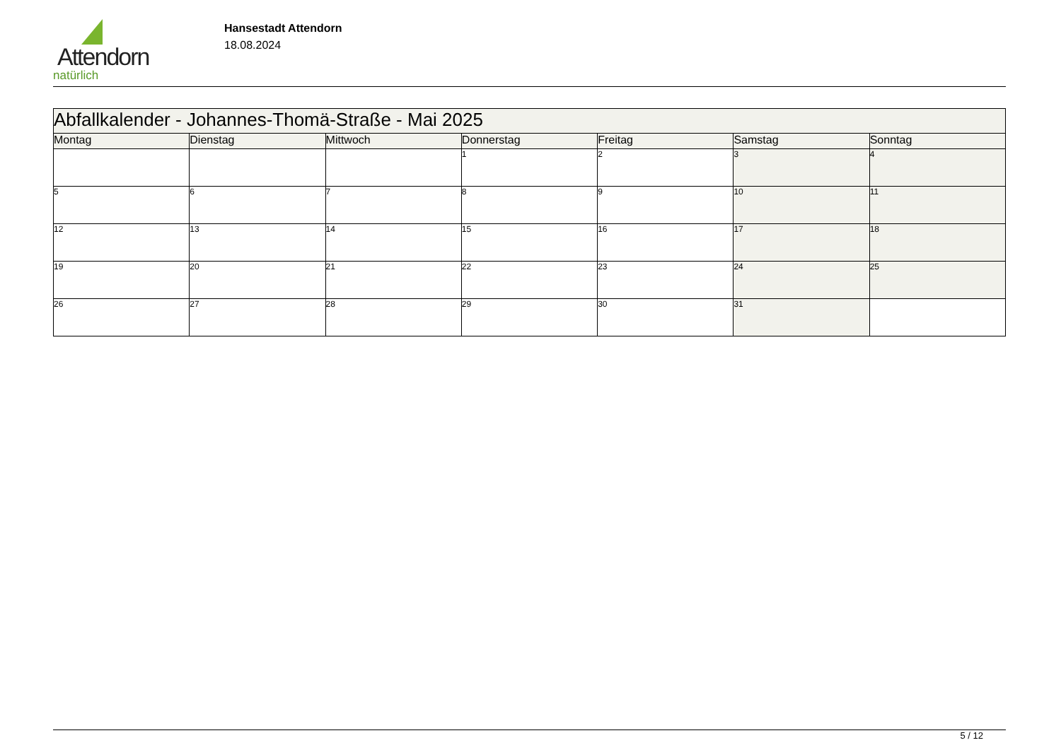Attendorn
natürlich
Hansestadt Attendorn
18.08.2024
| Abfallkalender - Johannes-Thomä-Straße - Mai 2025 | | | | | | |
| Montag | Dienstag | Mittwoch | Donnerstag | Freitag | Samstag | Sonntag |
| | | | 1 | 2 | 3 | 4 |
| 5 | 6 | 7 | 8 | 9 | 10 | 11 |
| 12 | 13 | 14 | 15 | 16 | 17 | 18 |
| 19 | 20 | 21 | 22 | 23 | 24 | 25 |
| 26 | 27 | 28 | 29 | 30 | 31 | |
5 / 12